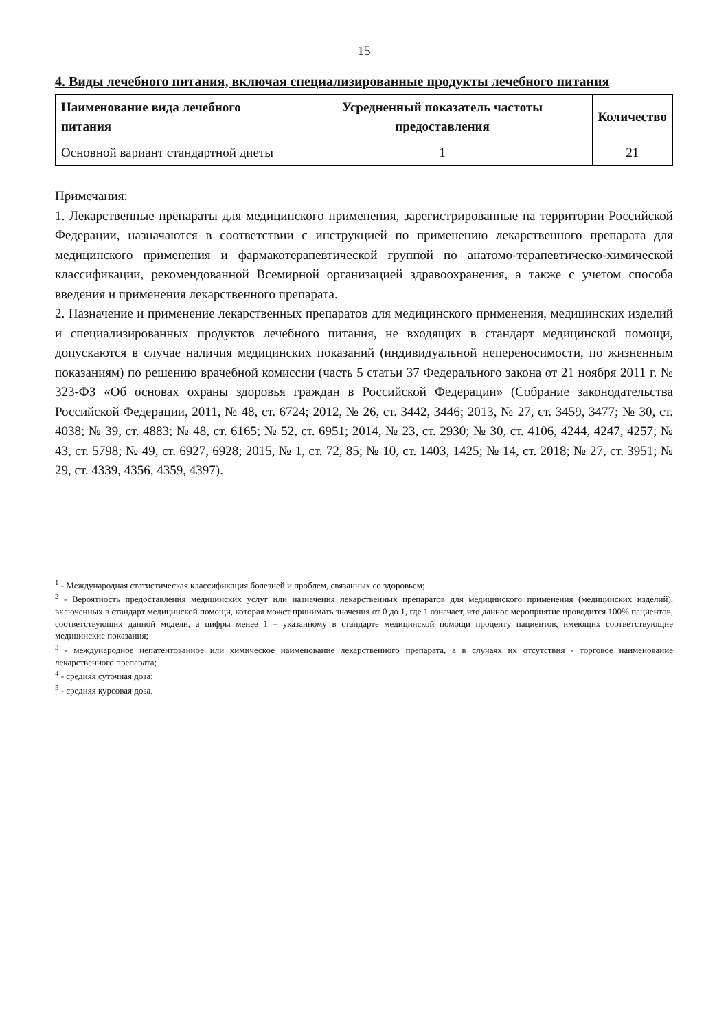15
4. Виды лечебного питания, включая специализированные продукты лечебного питания
| Наименование вида лечебного питания | Усредненный показатель частоты предоставления | Количество |
| --- | --- | --- |
| Основной вариант стандартной диеты | 1 | 21 |
Примечания:
1. Лекарственные препараты для медицинского применения, зарегистрированные на территории Российской Федерации, назначаются в соответствии с инструкцией по применению лекарственного препарата для медицинского применения и фармакотерапевтической группой по анатомо-терапевтическо-химической классификации, рекомендованной Всемирной организацией здравоохранения, а также с учетом способа введения и применения лекарственного препарата.
2. Назначение и применение лекарственных препаратов для медицинского применения, медицинских изделий и специализированных продуктов лечебного питания, не входящих в стандарт медицинской помощи, допускаются в случае наличия медицинских показаний (индивидуальной непереносимости, по жизненным показаниям) по решению врачебной комиссии (часть 5 статьи 37 Федерального закона от 21 ноября 2011 г. № 323-ФЗ «Об основах охраны здоровья граждан в Российской Федерации» (Собрание законодательства Российской Федерации, 2011, № 48, ст. 6724; 2012, № 26, ст. 3442, 3446; 2013, № 27, ст. 3459, 3477; № 30, ст. 4038; № 39, ст. 4883; № 48, ст. 6165; № 52, ст. 6951; 2014, № 23, ст. 2930; № 30, ст. 4106, 4244, 4247, 4257; № 43, ст. 5798; № 49, ст. 6927, 6928; 2015, № 1, ст. 72, 85; № 10, ст. 1403, 1425; № 14, ст. 2018; № 27, ст. 3951; № 29, ст. 4339, 4356, 4359, 4397).
<sup>1</sup> - Международная статистическая классификация болезней и проблем, связанных со здоровьем;
<sup>2</sup> - Вероятность предоставления медицинских услуг или назначения лекарственных препаратов для медицинского применения (медицинских изделий), включенных в стандарт медицинской помощи, которая может принимать значения от 0 до 1, где 1 означает, что данное мероприятие проводится 100% пациентов, соответствующих данной модели, а цифры менее 1 – указанному в стандарте медицинской помощи проценту пациентов, имеющих соответствующие медицинские показания;
<sup>3</sup> - международное непатентованное или химическое наименование лекарственного препарата, а в случаях их отсутствия - торговое наименование лекарственного препарата;
<sup>4</sup> - средняя суточная доза;
<sup>5</sup> - средняя курсовая доза.